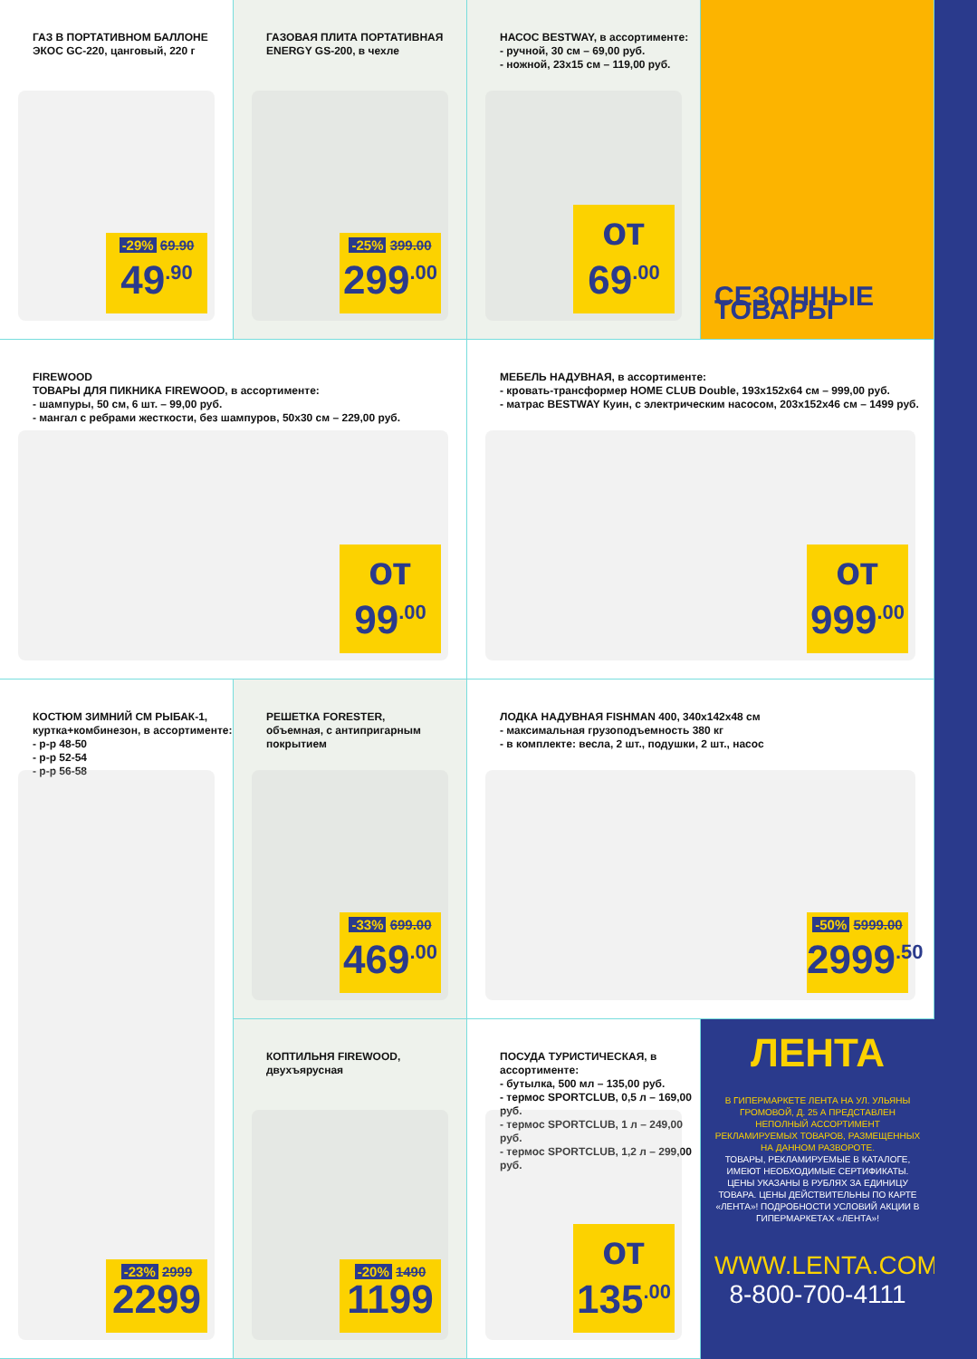ГАЗ В ПОРТАТИВНОМ БАЛЛОНЕ
ЭКОС GC-220, цанговый, 220 г
-29% 69.90
49<sup>.90</sup>
ГАЗОВАЯ ПЛИТА ПОРТАТИВНАЯ
ENERGY GS-200, в чехле
-25% 399.00
299<sup>.00</sup>
НАСОС BESTWAY, в ассортименте:
- ручной, 30 см – 69,00 руб.
- ножной, 23x15 см – 119,00 руб.
от 69<sup>.00</sup>
СЕЗОННЫЕ ТОВАРЫ
FIREWOOD
ТОВАРЫ ДЛЯ ПИКНИКА FIREWOOD, в ассортименте:
- шампуры, 50 см, 6 шт. – 99,00 руб.
- мангал с ребрами жесткости, без шампуров, 50x30 см – 229,00 руб.
от 99<sup>.00</sup>
МЕБЕЛЬ НАДУВНАЯ, в ассортименте:
- кровать-трансформер HOME CLUB Double, 193x152x64 см – 999,00 руб.
- матрас BESTWAY Куин, с электрическим насосом, 203x152x46 см – 1499 руб.
от 999<sup>.00</sup>
КОСТЮМ ЗИМНИЙ СМ РЫБАК-1,
куртка+комбинезон, в ассортименте:
- р-р 48-50
- р-р 52-54
- р-р 56-58
-23% 2999
2299
РЕШЕТКА FORESTER,
объемная, с антипригарным покрытием
-33% 699.00
469<sup>.00</sup>
ЛОДКА НАДУВНАЯ FISHMAN 400, 340x142x48 см
- максимальная грузоподъемность 380 кг
- в комплекте: весла, 2 шт., подушки, 2 шт., насос
-50% 5999.00
2999<sup>.50</sup>
КОПТИЛЬНЯ FIREWOOD,
двухъярусная
-20% 1490
1199
ПОСУДА ТУРИСТИЧЕСКАЯ, в ассортименте:
- бутылка, 500 мл – 135,00 руб.
- термос SPORTCLUB, 0,5 л – 169,00 руб.
- термос SPORTCLUB, 1 л – 249,00 руб.
- термос SPORTCLUB, 1,2 л – 299,00 руб.
от 135<sup>.00</sup>
ЛЕНТА
В ГИПЕРМАРКЕТЕ ЛЕНТА НА УЛ. УЛЬЯНЫ ГРОМОВОЙ, Д. 25 А ПРЕДСТАВЛЕН НЕПОЛНЫЙ АССОРТИМЕНТ РЕКЛАМИРУЕМЫХ ТОВАРОВ, РАЗМЕЩЕННЫХ НА ДАННОМ РАЗВОРОТЕ.
ТОВАРЫ, РЕКЛАМИРУЕМЫЕ В КАТАЛОГЕ, ИМЕЮТ НЕОБХОДИМЫЕ СЕРТИФИКАТЫ. ЦЕНЫ УКАЗАНЫ В РУБЛЯХ ЗА ЕДИНИЦУ ТОВАРА. ЦЕНЫ ДЕЙСТВИТЕЛЬНЫ ПО КАРТЕ «ЛЕНТА»! ПОДРОБНОСТИ УСЛОВИЙ АКЦИИ В ГИПЕРМАРКЕТАХ «ЛЕНТА»!
WWW.LENTA.COM
8-800-700-4111